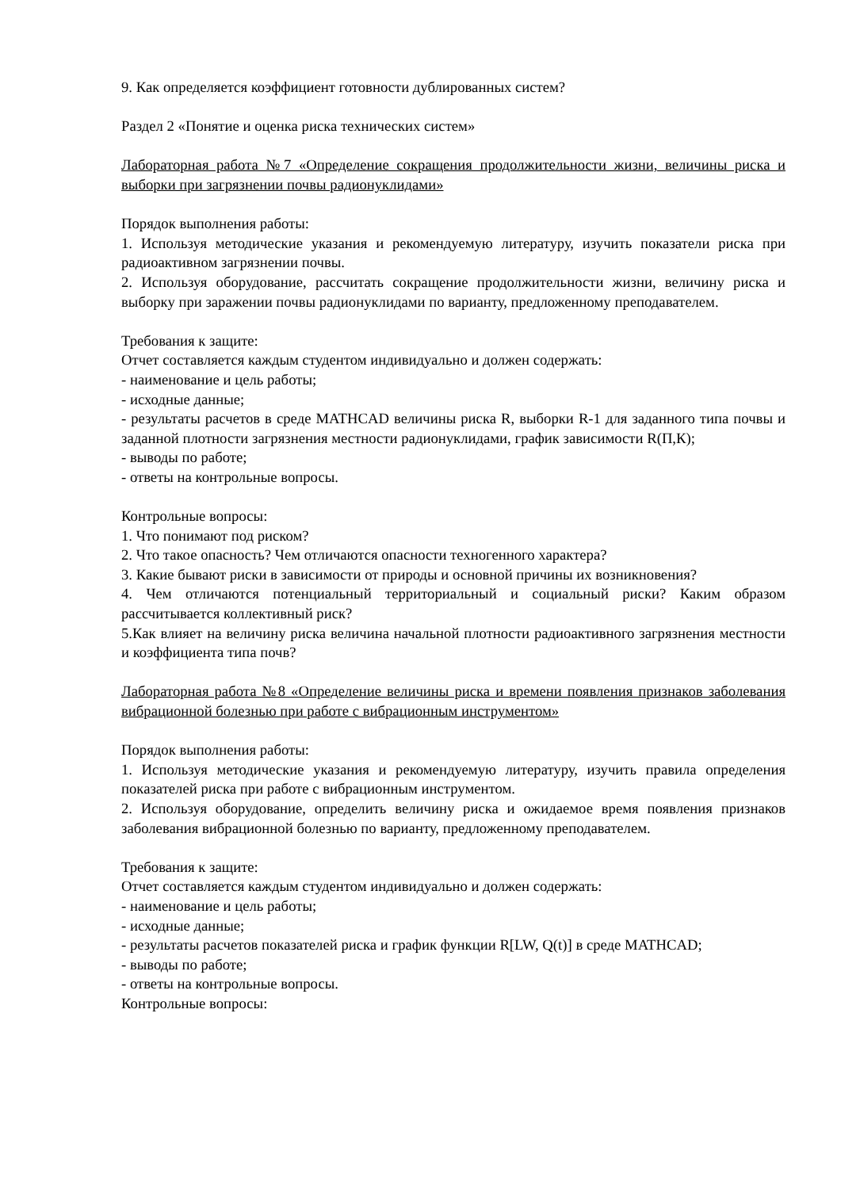9. Как определяется коэффициент готовности дублированных систем?
Раздел 2 «Понятие и оценка риска технических систем»
Лабораторная работа №7 «Определение сокращения продолжительности жизни, величины риска и выборки при загрязнении почвы радионуклидами»
Порядок выполнения работы:
1. Используя методические указания и рекомендуемую литературу, изучить показатели риска при радиоактивном загрязнении почвы.
2. Используя оборудование, рассчитать сокращение продолжительности жизни, величину риска и выборку при заражении почвы радионуклидами по варианту, предложенному преподавателем.
Требования к защите:
Отчет составляется каждым студентом индивидуально и должен содержать:
- наименование и цель работы;
- исходные данные;
- результаты расчетов в среде MATHCAD величины риска R, выборки R-1 для заданного типа почвы и заданной плотности загрязнения местности радионуклидами, график зависимости R(П,К);
- выводы по работе;
- ответы на контрольные вопросы.
Контрольные вопросы:
1. Что понимают под риском?
2. Что такое опасность? Чем отличаются опасности техногенного характера?
3. Какие бывают риски в зависимости от природы и основной причины их возникновения?
4. Чем отличаются потенциальный территориальный и социальный риски? Каким образом рассчитывается коллективный риск?
5.Как влияет на величину риска величина начальной плотности радиоактивного загрязнения местности и коэффициента типа почв?
Лабораторная работа №8 «Определение величины риска и времени появления признаков заболевания вибрационной болезнью при работе с вибрационным инструментом»
Порядок выполнения работы:
1. Используя методические указания и рекомендуемую литературу, изучить правила определения показателей риска при работе с вибрационным инструментом.
2. Используя оборудование, определить величину риска и ожидаемое время появления признаков заболевания вибрационной болезнью по варианту, предложенному преподавателем.
Требования к защите:
Отчет составляется каждым студентом индивидуально и должен содержать:
- наименование и цель работы;
- исходные данные;
- результаты расчетов показателей риска и график функции R[LW, Q(t)] в среде MATHCAD;
- выводы по работе;
- ответы на контрольные вопросы.
Контрольные вопросы: